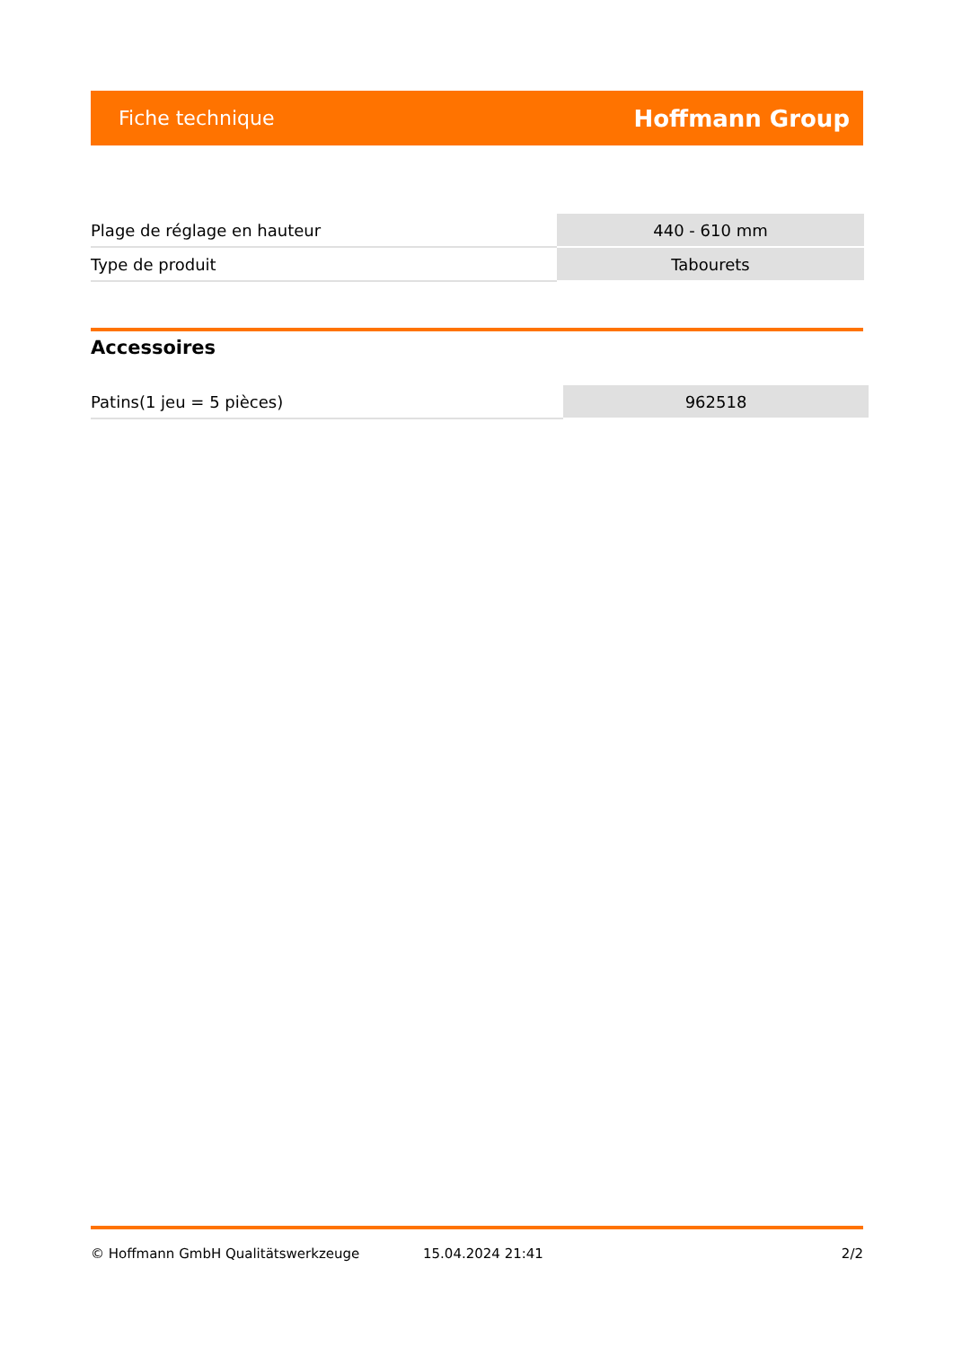Fiche technique Hoffmann Group
| Plage de réglage en hauteur | 440 - 610 mm |
| Type de produit | Tabourets |
Accessoires
| Patins(1 jeu = 5 pièces) | 962518 |
© Hoffmann GmbH Qualitätswerkzeuge 15.04.2024 21:41 2/2